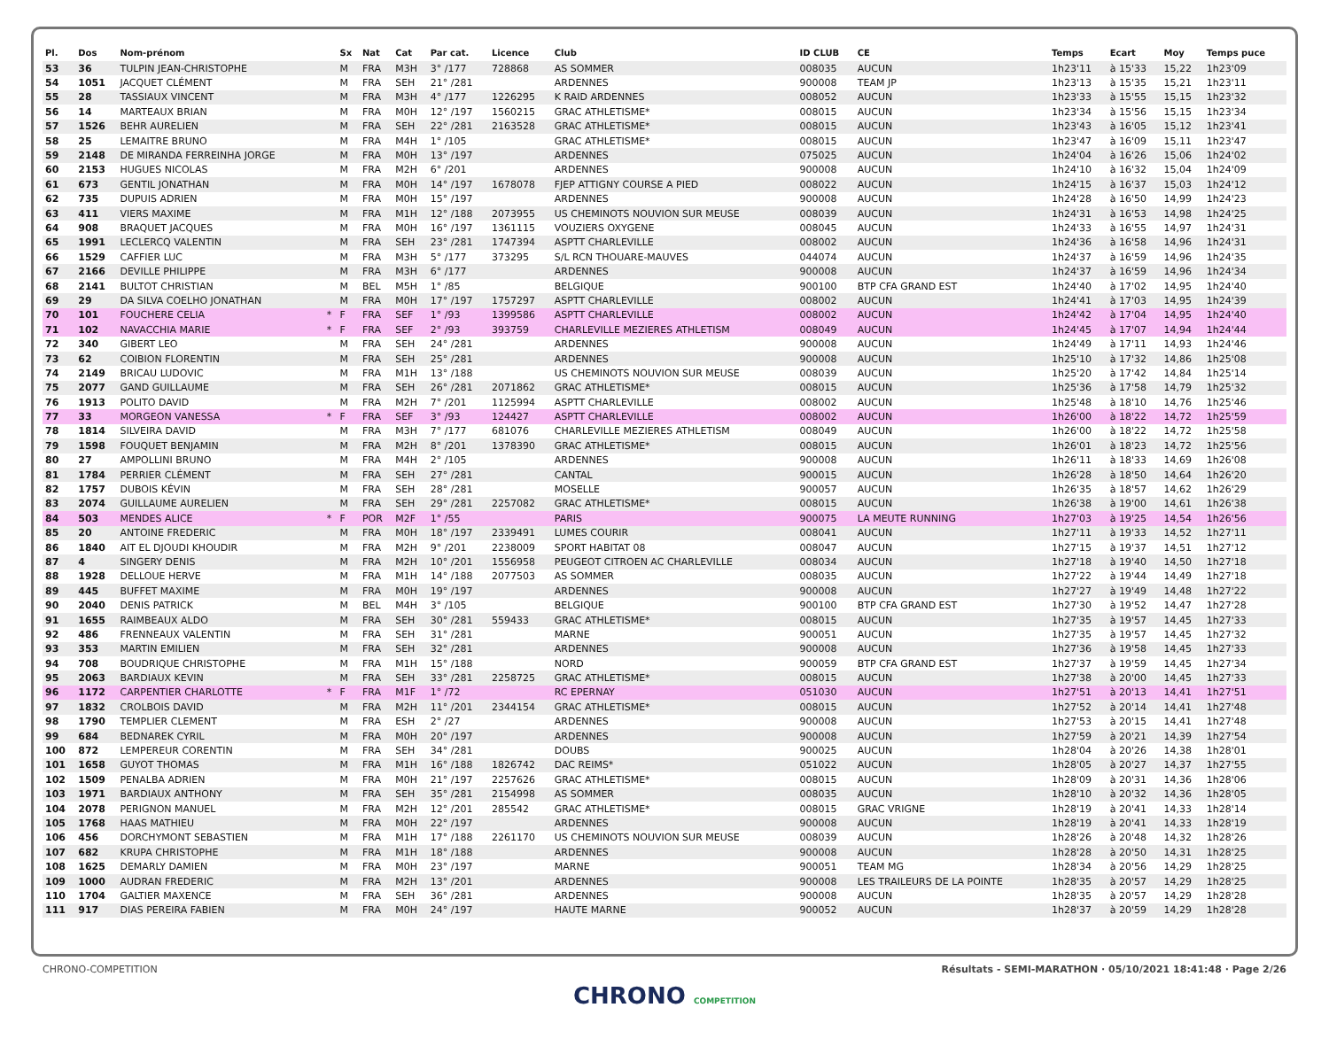| Pl. | Dos | Nom-prénom | | Sx | Nat | Cat | Par cat. | Licence | Club | ID CLUB | CE | Temps | Ecart | Moy | Temps puce |
| --- | --- | --- | --- | --- | --- | --- | --- | --- | --- | --- | --- | --- | --- | --- | --- |
| 53 | 36 | TULPIN JEAN-CHRISTOPHE | | M | FRA | M3H | 3° /177 | 728868 | AS SOMMER | 008035 | AUCUN | 1h23'11 | à 15'33 | 15,22 | 1h23'09 |
| 54 | 1051 | JACQUET CLÉMENT | | M | FRA | SEH | 21° /281 | | ARDENNES | 900008 | TEAM JP | 1h23'13 | à 15'35 | 15,21 | 1h23'11 |
| 55 | 28 | TASSIAUX VINCENT | | M | FRA | M3H | 4° /177 | 1226295 | K RAID ARDENNES | 008052 | AUCUN | 1h23'33 | à 15'55 | 15,15 | 1h23'32 |
| 56 | 14 | MARTEAUX BRIAN | | M | FRA | M0H | 12° /197 | 1560215 | GRAC ATHLETISME* | 008015 | AUCUN | 1h23'34 | à 15'56 | 15,15 | 1h23'34 |
| 57 | 1526 | BEHR AURELIEN | | M | FRA | SEH | 22° /281 | 2163528 | GRAC ATHLETISME* | 008015 | AUCUN | 1h23'43 | à 16'05 | 15,12 | 1h23'41 |
| 58 | 25 | LEMAITRE BRUNO | | M | FRA | M4H | 1° /105 | | GRAC ATHLETISME* | 008015 | AUCUN | 1h23'47 | à 16'09 | 15,11 | 1h23'47 |
| 59 | 2148 | DE MIRANDA FERREINHA JORGE | | M | FRA | M0H | 13° /197 | | ARDENNES | 075025 | AUCUN | 1h24'04 | à 16'26 | 15,06 | 1h24'02 |
| 60 | 2153 | HUGUES NICOLAS | | M | FRA | M2H | 6° /201 | | ARDENNES | 900008 | AUCUN | 1h24'10 | à 16'32 | 15,04 | 1h24'09 |
| 61 | 673 | GENTIL JONATHAN | | M | FRA | M0H | 14° /197 | 1678078 | FJEP ATTIGNY COURSE A PIED | 008022 | AUCUN | 1h24'15 | à 16'37 | 15,03 | 1h24'12 |
| 62 | 735 | DUPUIS ADRIEN | | M | FRA | M0H | 15° /197 | | ARDENNES | 900008 | AUCUN | 1h24'28 | à 16'50 | 14,99 | 1h24'23 |
| 63 | 411 | VIERS MAXIME | | M | FRA | M1H | 12° /188 | 2073955 | US CHEMINOTS NOUVION SUR MEUSE | 008039 | AUCUN | 1h24'31 | à 16'53 | 14,98 | 1h24'25 |
| 64 | 908 | BRAQUET JACQUES | | M | FRA | M0H | 16° /197 | 1361115 | VOUZIERS OXYGENE | 008045 | AUCUN | 1h24'33 | à 16'55 | 14,97 | 1h24'31 |
| 65 | 1991 | LECLERCQ VALENTIN | | M | FRA | SEH | 23° /281 | 1747394 | ASPTT CHARLEVILLE | 008002 | AUCUN | 1h24'36 | à 16'58 | 14,96 | 1h24'31 |
| 66 | 1529 | CAFFIER LUC | | M | FRA | M3H | 5° /177 | 373295 | S/L RCN THOUARE-MAUVES | 044074 | AUCUN | 1h24'37 | à 16'59 | 14,96 | 1h24'35 |
| 67 | 2166 | DEVILLE PHILIPPE | | M | FRA | M3H | 6° /177 | | ARDENNES | 900008 | AUCUN | 1h24'37 | à 16'59 | 14,96 | 1h24'34 |
| 68 | 2141 | BULTOT CHRISTIAN | | M | BEL | M5H | 1° /85 | | BELGIQUE | 900100 | BTP CFA GRAND EST | 1h24'40 | à 17'02 | 14,95 | 1h24'40 |
| 69 | 29 | DA SILVA COELHO JONATHAN | | M | FRA | M0H | 17° /197 | 1757297 | ASPTT CHARLEVILLE | 008002 | AUCUN | 1h24'41 | à 17'03 | 14,95 | 1h24'39 |
| 70 | 101 | FOUCHERE CELIA | * | F | FRA | SEF | 1° /93 | 1399586 | ASPTT CHARLEVILLE | 008002 | AUCUN | 1h24'42 | à 17'04 | 14,95 | 1h24'40 |
| 71 | 102 | NAVACCHIA MARIE | * | F | FRA | SEF | 2° /93 | 393759 | CHARLEVILLE MEZIERES ATHLETISM | 008049 | AUCUN | 1h24'45 | à 17'07 | 14,94 | 1h24'44 |
| 72 | 340 | GIBERT LEO | | M | FRA | SEH | 24° /281 | | ARDENNES | 900008 | AUCUN | 1h24'49 | à 17'11 | 14,93 | 1h24'46 |
| 73 | 62 | COIBION FLORENTIN | | M | FRA | SEH | 25° /281 | | ARDENNES | 900008 | AUCUN | 1h25'10 | à 17'32 | 14,86 | 1h25'08 |
| 74 | 2149 | BRICAU LUDOVIC | | M | FRA | M1H | 13° /188 | | US CHEMINOTS NOUVION SUR MEUSE | 008039 | AUCUN | 1h25'20 | à 17'42 | 14,84 | 1h25'14 |
| 75 | 2077 | GAND GUILLAUME | | M | FRA | SEH | 26° /281 | 2071862 | GRAC ATHLETISME* | 008015 | AUCUN | 1h25'36 | à 17'58 | 14,79 | 1h25'32 |
| 76 | 1913 | POLITO DAVID | | M | FRA | M2H | 7° /201 | 1125994 | ASPTT CHARLEVILLE | 008002 | AUCUN | 1h25'48 | à 18'10 | 14,76 | 1h25'46 |
| 77 | 33 | MORGEON VANESSA | * | F | FRA | SEF | 3° /93 | 124427 | ASPTT CHARLEVILLE | 008002 | AUCUN | 1h26'00 | à 18'22 | 14,72 | 1h25'59 |
| 78 | 1814 | SILVEIRA DAVID | | M | FRA | M3H | 7° /177 | 681076 | CHARLEVILLE MEZIERES ATHLETISM | 008049 | AUCUN | 1h26'00 | à 18'22 | 14,72 | 1h25'58 |
| 79 | 1598 | FOUQUET BENJAMIN | | M | FRA | M2H | 8° /201 | 1378390 | GRAC ATHLETISME* | 008015 | AUCUN | 1h26'01 | à 18'23 | 14,72 | 1h25'56 |
| 80 | 27 | AMPOLLINI BRUNO | | M | FRA | M4H | 2° /105 | | ARDENNES | 900008 | AUCUN | 1h26'11 | à 18'33 | 14,69 | 1h26'08 |
| 81 | 1784 | PERRIER CLÉMENT | | M | FRA | SEH | 27° /281 | | CANTAL | 900015 | AUCUN | 1h26'28 | à 18'50 | 14,64 | 1h26'20 |
| 82 | 1757 | DUBOIS KÉVIN | | M | FRA | SEH | 28° /281 | | MOSELLE | 900057 | AUCUN | 1h26'35 | à 18'57 | 14,62 | 1h26'29 |
| 83 | 2074 | GUILLAUME AURELIEN | | M | FRA | SEH | 29° /281 | 2257082 | GRAC ATHLETISME* | 008015 | AUCUN | 1h26'38 | à 19'00 | 14,61 | 1h26'38 |
| 84 | 503 | MENDES ALICE | * | F | POR | M2F | 1° /55 | | PARIS | 900075 | LA MEUTE RUNNING | 1h27'03 | à 19'25 | 14,54 | 1h26'56 |
| 85 | 20 | ANTOINE FREDERIC | | M | FRA | M0H | 18° /197 | 2339491 | LUMES COURIR | 008041 | AUCUN | 1h27'11 | à 19'33 | 14,52 | 1h27'11 |
| 86 | 1840 | AIT EL DJOUDI KHOUDIR | | M | FRA | M2H | 9° /201 | 2238009 | SPORT HABITAT 08 | 008047 | AUCUN | 1h27'15 | à 19'37 | 14,51 | 1h27'12 |
| 87 | 4 | SINGERY DENIS | | M | FRA | M2H | 10° /201 | 1556958 | PEUGEOT CITROEN AC CHARLEVILLE | 008034 | AUCUN | 1h27'18 | à 19'40 | 14,50 | 1h27'18 |
| 88 | 1928 | DELLOUE HERVE | | M | FRA | M1H | 14° /188 | 2077503 | AS SOMMER | 008035 | AUCUN | 1h27'22 | à 19'44 | 14,49 | 1h27'18 |
| 89 | 445 | BUFFET MAXIME | | M | FRA | M0H | 19° /197 | | ARDENNES | 900008 | AUCUN | 1h27'27 | à 19'49 | 14,48 | 1h27'22 |
| 90 | 2040 | DENIS PATRICK | | M | BEL | M4H | 3° /105 | | BELGIQUE | 900100 | BTP CFA GRAND EST | 1h27'30 | à 19'52 | 14,47 | 1h27'28 |
| 91 | 1655 | RAIMBEAUX ALDO | | M | FRA | SEH | 30° /281 | 559433 | GRAC ATHLETISME* | 008015 | AUCUN | 1h27'35 | à 19'57 | 14,45 | 1h27'33 |
| 92 | 486 | FRENNEAUX VALENTIN | | M | FRA | SEH | 31° /281 | | MARNE | 900051 | AUCUN | 1h27'35 | à 19'57 | 14,45 | 1h27'32 |
| 93 | 353 | MARTIN EMILIEN | | M | FRA | SEH | 32° /281 | | ARDENNES | 900008 | AUCUN | 1h27'36 | à 19'58 | 14,45 | 1h27'33 |
| 94 | 708 | BOUDRIQUE CHRISTOPHE | | M | FRA | M1H | 15° /188 | | NORD | 900059 | BTP CFA GRAND EST | 1h27'37 | à 19'59 | 14,45 | 1h27'34 |
| 95 | 2063 | BARDIAUX KEVIN | | M | FRA | SEH | 33° /281 | 2258725 | GRAC ATHLETISME* | 008015 | AUCUN | 1h27'38 | à 20'00 | 14,45 | 1h27'33 |
| 96 | 1172 | CARPENTIER CHARLOTTE | * | F | FRA | M1F | 1° /72 | | RC EPERNAY | 051030 | AUCUN | 1h27'51 | à 20'13 | 14,41 | 1h27'51 |
| 97 | 1832 | CROLBOIS DAVID | | M | FRA | M2H | 11° /201 | 2344154 | GRAC ATHLETISME* | 008015 | AUCUN | 1h27'52 | à 20'14 | 14,41 | 1h27'48 |
| 98 | 1790 | TEMPLIER CLEMENT | | M | FRA | ESH | 2° /27 | | ARDENNES | 900008 | AUCUN | 1h27'53 | à 20'15 | 14,41 | 1h27'48 |
| 99 | 684 | BEDNAREK CYRIL | | M | FRA | M0H | 20° /197 | | ARDENNES | 900008 | AUCUN | 1h27'59 | à 20'21 | 14,39 | 1h27'54 |
| 100 | 872 | LEMPEREUR CORENTIN | | M | FRA | SEH | 34° /281 | | DOUBS | 900025 | AUCUN | 1h28'04 | à 20'26 | 14,38 | 1h28'01 |
| 101 | 1658 | GUYOT THOMAS | | M | FRA | M1H | 16° /188 | 1826742 | DAC REIMS* | 051022 | AUCUN | 1h28'05 | à 20'27 | 14,37 | 1h27'55 |
| 102 | 1509 | PENALBA ADRIEN | | M | FRA | M0H | 21° /197 | 2257626 | GRAC ATHLETISME* | 008015 | AUCUN | 1h28'09 | à 20'31 | 14,36 | 1h28'06 |
| 103 | 1971 | BARDIAUX ANTHONY | | M | FRA | SEH | 35° /281 | 2154998 | AS SOMMER | 008035 | AUCUN | 1h28'10 | à 20'32 | 14,36 | 1h28'05 |
| 104 | 2078 | PERIGNON MANUEL | | M | FRA | M2H | 12° /201 | 285542 | GRAC ATHLETISME* | 008015 | GRAC VRIGNE | 1h28'19 | à 20'41 | 14,33 | 1h28'14 |
| 105 | 1768 | HAAS MATHIEU | | M | FRA | M0H | 22° /197 | | ARDENNES | 900008 | AUCUN | 1h28'19 | à 20'41 | 14,33 | 1h28'19 |
| 106 | 456 | DORCHYMONT SEBASTIEN | | M | FRA | M1H | 17° /188 | 2261170 | US CHEMINOTS NOUVION SUR MEUSE | 008039 | AUCUN | 1h28'26 | à 20'48 | 14,32 | 1h28'26 |
| 107 | 682 | KRUPA CHRISTOPHE | | M | FRA | M1H | 18° /188 | | ARDENNES | 900008 | AUCUN | 1h28'28 | à 20'50 | 14,31 | 1h28'25 |
| 108 | 1625 | DEMARLY DAMIEN | | M | FRA | M0H | 23° /197 | | MARNE | 900051 | TEAM MG | 1h28'34 | à 20'56 | 14,29 | 1h28'25 |
| 109 | 1000 | AUDRAN FREDERIC | | M | FRA | M2H | 13° /201 | | ARDENNES | 900008 | LES TRAILEURS DE LA POINTE | 1h28'35 | à 20'57 | 14,29 | 1h28'25 |
| 110 | 1704 | GALTIER MAXENCE | | M | FRA | SEH | 36° /281 | | ARDENNES | 900008 | AUCUN | 1h28'35 | à 20'57 | 14,29 | 1h28'28 |
| 111 | 917 | DIAS PEREIRA FABIEN | | M | FRA | M0H | 24° /197 | | HAUTE MARNE | 900052 | AUCUN | 1h28'37 | à 20'59 | 14,29 | 1h28'28 |
CHRONO-COMPETITION Résultats - SEMI-MARATHON · 05/10/2021 18:41:48 · Page 2/26
CHRONO COMPETITION